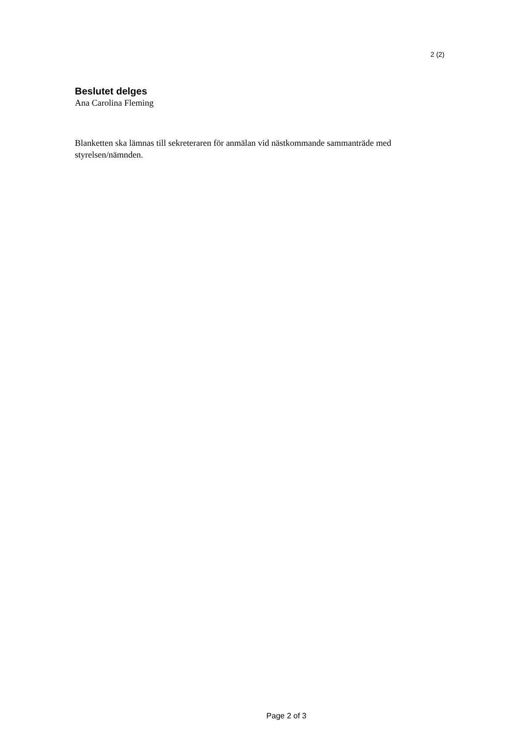2 (2)
Beslutet delges
Ana Carolina Fleming
Blanketten ska lämnas till sekreteraren för anmälan vid nästkommande sammanträde med styrelsen/nämnden.
Page 2 of 3